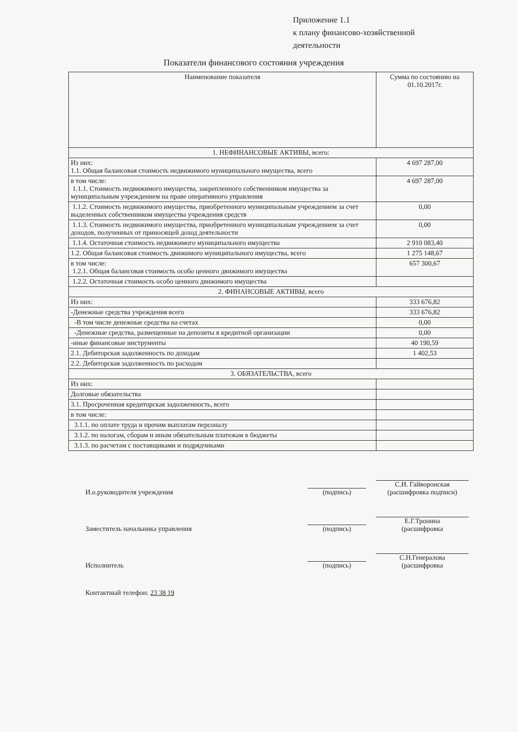Приложение 1.1
к плану финансово-хозяйственной
деятельности
Показатели финансового состояния учреждения
| Наименование показателя | Сумма по состоянию на 01.10.2017г. |
| --- | --- |
| 1. НЕФИНАНСОВЫЕ АКТИВЫ, всего: | |
| Из них: 1.1. Общая балансовая стоимость недвижимого муниципального имущества, всего | 4 697 287,00 |
| в том числе: 1.1.1. Стоимость недвижимого имущества, закрепленного собственником имущества за муниципальным учреждением на праве оперативного управления | 4 697 287,00 |
| 1.1.2. Стоимость недвижимого имущества, приобретенного муниципальным учреждением за счет выделенных собственником имущества учреждения средств | 0,00 |
| 1.1.3. Стоимость недвижимого имущества, приобретенного муниципальным учреждением за счет доходов, полученных от приносящей доход деятельности | 0,00 |
| 1.1.4. Остаточная стоимость недвижимого муниципального имущества | 2 910 083,40 |
| 1.2. Общая балансовая стоимость движимого муниципального имущества, всего | 1 275 148,67 |
| в том числе: 1.2.1. Общая балансовая стоимость особо ценного движимого имущества | 657 300,67 |
| 1.2.2. Остаточная стоимость особо ценного движимого имущества | |
| 2. ФИНАНСОВЫЕ АКТИВЫ, всего | |
| Из них: | 333 676,82 |
| -Денежные средства учреждения всего | 333 676,82 |
| -В том числе денежные средства на счетах | 0,00 |
| -Денежные средства, размещенные на депозиты в кредитной организации | 0,00 |
| -иные финансовые инструменты | 40 190,59 |
| 2.1. Дебиторская задолженность по доходам | 1 402,53 |
| 2.2. Дебиторская задолженность по расходам | |
| 3. ОБЯЗАТЕЛЬСТВА, всего | |
| Из них: | |
| Долговые обязательства | |
| 3.1. Просроченная кредиторская задолженность, всего | |
| в том числе: | |
| 3.1.1. по оплате труда и прочим выплатам персоналу | |
| 3.1.2. по налогам, сборам и иным обязательным платежам в бюджеты | |
| 3.1.3. по расчетам с поставщиками и подрядчиками | |
И.о.руководителя учреждения
(подпись)
С.И. Гайворонская
(расшифровка подписи)
Заместитель начальника управления
(подпись)
Е.Г.Тронина
(расшифровка
Исполнитель
(подпись)
С.Н.Генералова
(расшифровка
Контактный телефон: 23 38 19